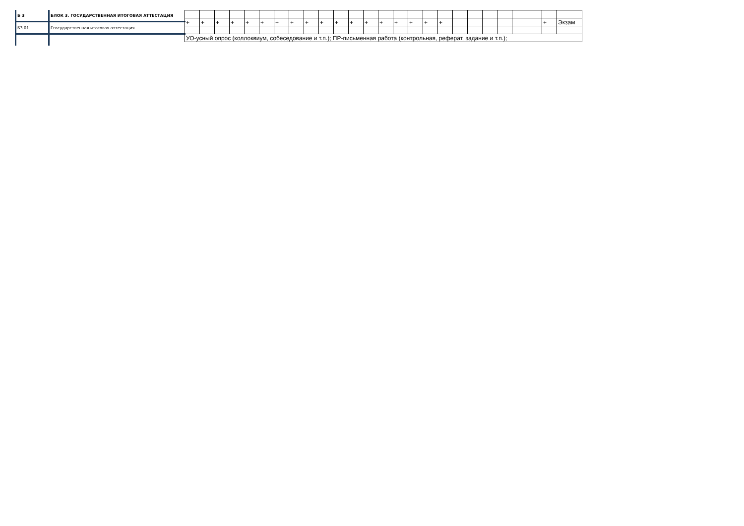| Б 3 | БЛОК 3. ГОСУДАРСТВЕННАЯ ИТОГОВАЯ АТТЕСТАЦИЯ |
| Б3.01 | Ггосударственная итоговая аттестация |
| + | + | + | + | + | + | + | + | + | + | + | + | + | + | + | + | + | + | | | | | | | + | Экзам |
| УО-усный опрос (коллоквиум, собеседование и т.п.); ПР-письменная работа (контрольная, реферат, задание и т.п.); | | | | | | | | | | | | | | | | | | | | | | | | | |